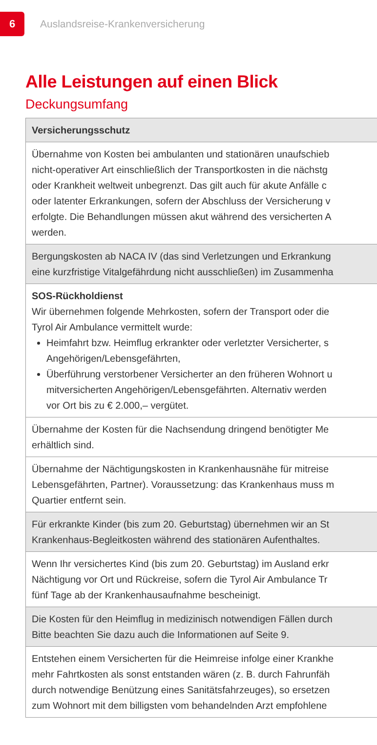6
Auslandsreise-Krankenversicherung
Alle Leistungen auf einen Blick
Deckungsumfang
| Versicherungsschutz |
| --- |
| Übernahme von Kosten bei ambulanten und stationären unaufschieb nicht-operativer Art einschließlich der Transportkosten in die nächstg oder Krankheit weltweit unbegrenzt. Das gilt auch für akute Anfälle c oder latenter Erkrankungen, sofern der Abschluss der Versicherung v erfolgte. Die Behandlungen müssen akut während des versicherten A werden. |
| Bergungskosten ab NACA IV (das sind Verletzungen und Erkrankung eine kurzfristige Vitalgefährdung nicht ausschließen) im Zusammenha |
| SOS-Rückholdienst Wir übernehmen folgende Mehrkosten, sofern der Transport oder die Tyrol Air Ambulance vermittelt wurde: Heimfahrt bzw. Heimflug erkrankter oder verletzter Versicherter, s Angehörigen/Lebensgefährten, Überführung verstorbener Versicherter an den früheren Wohnort u mitversicherten Angehörigen/Lebensgefährten. Alternativ werden vor Ort bis zu € 2.000,– vergütet. |
| Übernahme der Kosten für die Nachsendung dringend benötigter Me erhältlich sind. |
| Übernahme der Nächtigungskosten in Krankenhausnähe für mitreise Lebensgefährten, Partner). Voraussetzung: das Krankenhaus muss m Quartier entfernt sein. |
| Für erkrankte Kinder (bis zum 20. Geburtstag) übernehmen wir an St Krankenhaus-Begleitkosten während des stationären Aufenthaltes. |
| Wenn Ihr versichertes Kind (bis zum 20. Geburtstag) im Ausland erkr Nächtigung vor Ort und Rückreise, sofern die Tyrol Air Ambulance Tr fünf Tage ab der Krankenhausaufnahme bescheinigt. |
| Die Kosten für den Heimflug in medizinisch notwendigen Fällen durch Bitte beachten Sie dazu auch die Informationen auf Seite 9. |
| Entstehen einem Versicherten für die Heimreise infolge einer Krankhe mehr Fahrtkosten als sonst entstanden wären (z. B. durch Fahrunfäh durch notwendige Benützung eines Sanitätsfahrzeuges), so ersetzen zum Wohnort mit dem billigsten vom behandelnden Arzt empfohlene |